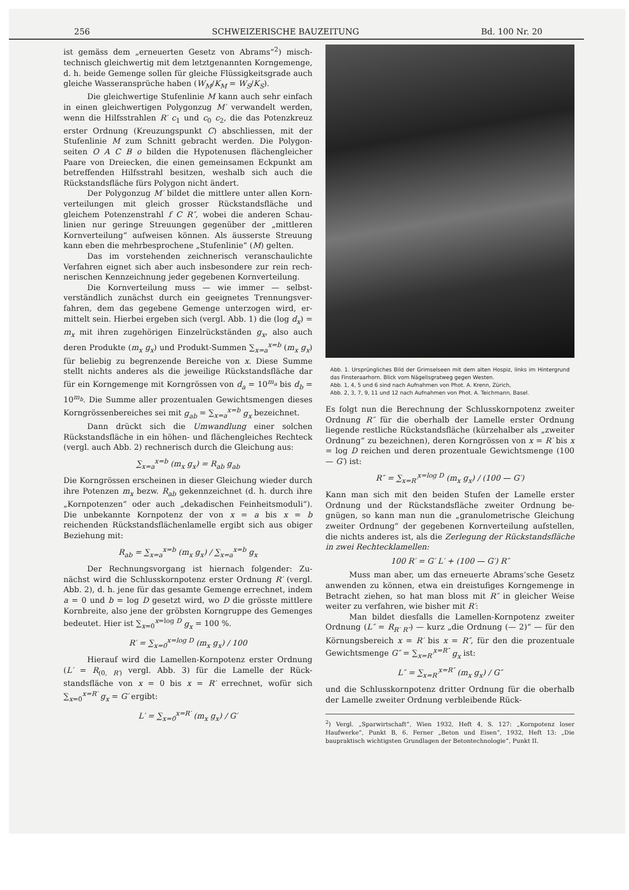256 SCHWEIZERISCHE BAUZEITUNG Bd. 100 Nr. 20
ist gemäss dem „erneuerten Gesetz von Abrams“<sup>2</sup>) misch­technisch gleichwertig mit dem letztgenannten Korngemenge, d. h. beide Gemenge sollen für gleiche Flüssigkeitsgrade auch gleiche Wasseransprüche haben (W<sub>M</sub>/K<sub>M</sub> = W<sub>S</sub>/K<sub>S</sub>).
Die gleichwertige Stufenlinie M kann auch sehr einfach in einen gleichwertigen Polygonzug M′ verwandelt werden, wenn die Hilfsstrahlen R′ c<sub>1</sub> und c<sub>0</sub> c<sub>2</sub>, die das Potenzkreuz erster Ordnung (Kreuzungspunkt C) abschliessen, mit der Stufenlinie M zum Schnitt gebracht werden. Die Polygon­seiten O A C B o bilden die Hypotenusen flächengleicher Paare von Dreiecken, die einen gemeinsamen Eckpunkt am betreffenden Hilfsstrahl besitzen, weshalb sich auch die Rückstandsfläche fürs Polygon nicht ändert.
Der Polygonzug M′ bildet die mittlere unter allen Korn­verteilungen mit gleich grosser Rückstandsfläche und gleichem Potenzenstrahl f C R″, wobei die anderen Schau­linien nur geringe Streuungen gegenüber der „mittleren Kornverteilung“ aufweisen können. Als äusserste Streuung kann eben die mehrbesprochene „Stufenlinie“ (M) gelten.
Das im vorstehenden zeichnerisch veranschaulichte Verfahren eignet sich aber auch insbesondere zur rein rech­nerischen Kennzeichnung jeder gegebenen Kornverteilung.
Die Kornverteilung muss — wie immer — selbst­verständlich zunächst durch ein geeignetes Trennungsver­fahren, dem das gegebene Gemenge unterzogen wird, er­mittelt sein. Hierbei ergeben sich (vergl. Abb. 1) die (log d<sub>x</sub>) = m<sub>x</sub> mit ihren zugehörigen Einzelrückständen g<sub>x</sub>, also auch deren Produkte (m<sub>x</sub> g<sub>x</sub>) und Produkt-Summen ∑<sub>x=a</sub><sup>x=b</sup> (m<sub>x</sub> g<sub>x</sub>) für beliebig zu begrenzende Bereiche von x. Diese Summe stellt nichts anderes als die jeweilige Rückstandsfläche dar für ein Korngemenge mit Korngrössen von d<sub>a</sub> = 10<sup>m<sub>a</sub></sup> bis d<sub>b</sub> = 10<sup>m<sub>b</sub></sup>. Die Summe aller prozentualen Gewichtsmengen dieses Korngrössenbereiches sei mit g<sub>ab</sub> = ∑<sub>x=a</sub><sup>x=b</sup> g<sub>x</sub> bezeichnet.
Dann drückt sich die Umwandlung einer solchen Rückstandsfläche in ein höhen- und flächengleiches Recht­eck (vergl. auch Abb. 2) rechnerisch durch die Gleichung aus:
∑<sub>x=a</sub><sup>x=b</sup> (m<sub>x</sub> g<sub>x</sub>) = R<sub>ab</sub> g<sub>ab</sub>
Die Korngrössen erscheinen in dieser Gleichung wieder durch ihre Potenzen m<sub>x</sub> bezw. R<sub>ab</sub> gekennzeichnet (d. h. durch ihre „Kornpotenzen“ oder auch „dekadischen Fein­heitsmoduli“). Die unbekannte Kornpotenz der von x = a bis x = b reichenden Rückstandsflächenlamelle ergibt sich aus obiger Beziehung mit:
R<sub>ab</sub> = ∑<sub>x=a</sub><sup>x=b</sup> (m<sub>x</sub> g<sub>x</sub>) / ∑<sub>x=a</sub><sup>x=b</sup> g<sub>x</sub>
Der Rechnungsvorgang ist hiernach folgender: Zu­nächst wird die Schlusskornpotenz erster Ordnung R′ (vergl. Abb. 2), d. h. jene für das gesamte Gemenge er­rechnet, indem a = 0 und b = log D gesetzt wird, wo D die grösste mittlere Kornbreite, also jene der gröbsten Korngruppe des Gemenges bedeutet. Hier ist ∑<sub>x=0</sub><sup>x=log D</sup> g<sub>x</sub> = 100 %.
R′ = ∑<sub>x=0</sub><sup>x=log D</sup> (m<sub>x</sub> g<sub>x</sub>) / 100
Hierauf wird die Lamellen-Kornpotenz erster Ordnung (L′ = R<sub>(0, R′)</sub> vergl. Abb. 3) für die Lamelle der Rück­standsfläche von x = 0 bis x = R′ errechnet, wofür sich ∑<sub>x=0</sub><sup>x=R′</sup> g<sub>x</sub> = G′ ergibt:
L′ = ∑<sub>x=0</sub><sup>x=R′</sup> (m<sub>x</sub> g<sub>x</sub>) / G′
Abb. 1. Ursprüngliches Bild der Grimselseen mit dem alten Hospiz, links im Hintergrund das Finsteraarhorn. Blick vom Nägelisgratweg gegen Westen.
Abb. 1, 4, 5 und 6 sind nach Aufnahmen von Phot. A. Krenn, Zürich,
Abb. 2, 3, 7, 9, 11 und 12 nach Aufnahmen von Phot. A. Teichmann, Basel.
Es folgt nun die Berechnung der Schlusskornpotenz zweiter Ordnung R″ für die oberhalb der Lamelle erster Ordnung liegende restliche Rückstandsfläche (kürzehalber als „zweiter Ordnung“ zu bezeichnen), deren Korngrössen von x = R′ bis x = log D reichen und deren prozentuale Gewichts­menge (100 — G′) ist:
R″ = ∑<sub>x=R′</sub><sup>x=log D</sup> (m<sub>x</sub> g<sub>x</sub>) / (100 — G′)
Kann man sich mit den beiden Stufen der Lamelle erster Ordnung und der Rückstandsfläche zweiter Ordnung be­gnügen, so kann man nun die „granulometrische Gleichung zweiter Ordnung“ der gegebenen Kornverteilung aufstellen, die nichts anderes ist, als die Zerlegung der Rückstands­fläche in zwei Rechtecklamellen:
100 R′ = G′ L′ + (100 — G′) R″
Muss man aber, um das erneuerte Abrams’sche Gesetz anwenden zu können, etwa ein dreistufiges Korngemenge in Betracht ziehen, so hat man bloss mit R″ in gleicher Weise weiter zu verfahren, wie bisher mit R′:
Man bildet diesfalls die Lamellen-Kornpotenz zweiter Ordnung (L″ = R<sub>R′ R″</sub>) — kurz „die Ordnung (— 2)“ — für den Körnungsbereich x = R′ bis x = R″, für den die prozentuale Gewichtsmenge G″ = ∑<sub>x=R′</sub><sup>x=R″</sup> g<sub>x</sub> ist:
L″ = ∑<sub>x=R′</sub><sup>x=R″</sup> (m<sub>x</sub> g<sub>x</sub>) / G″
und die Schlusskornpotenz dritter Ordnung für die ober­halb der Lamelle zweiter Ordnung verbleibende Rück-
<sup>2</sup>) Vergl. „Sparwirtschaft“, Wien 1932, Heft 4, S. 127: „Korn­potenz loser Haufwerke“, Punkt B, 6. Ferner „Beton und Eisen“, 1932, Heft 13: „Die baupraktisch wichtigsten Grundlagen der Betontechnologie“, Punkt II.